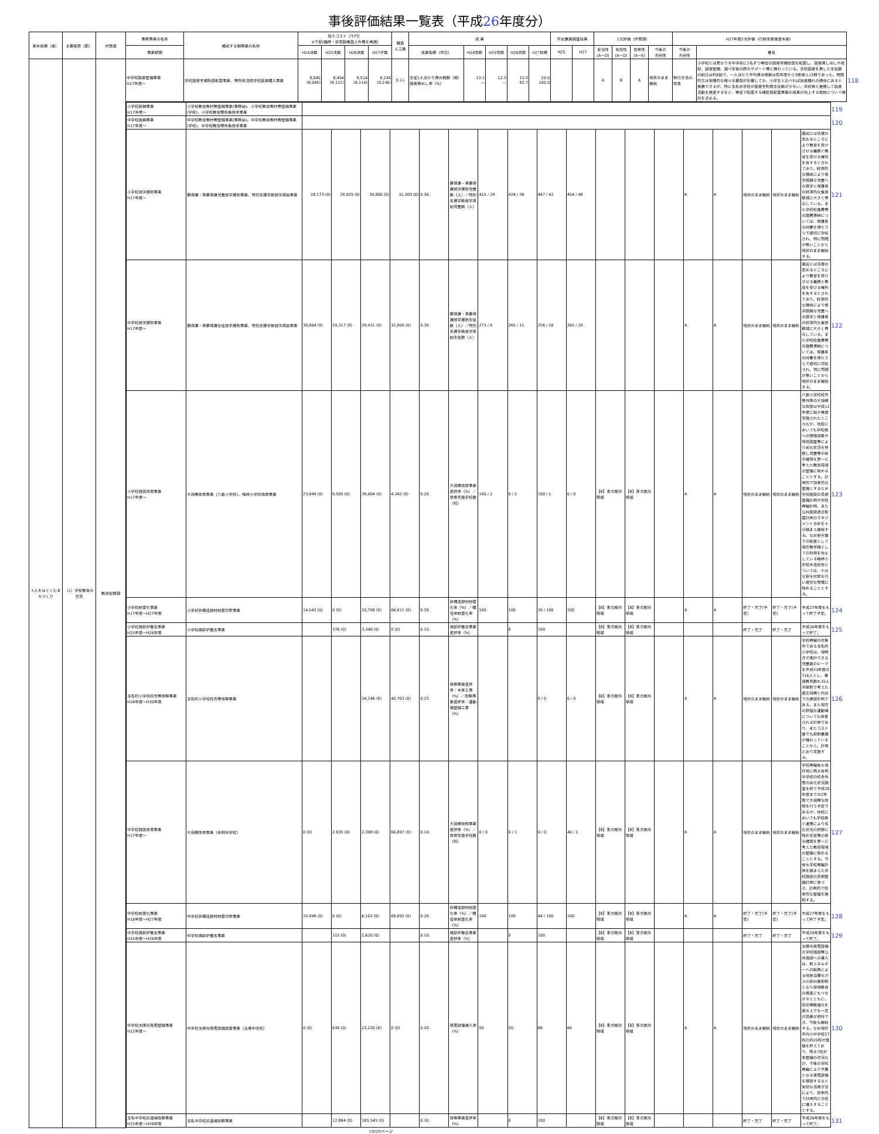事後評価結果一覧表（平成26年度分）
| 基本目標（章） | 主要施策（節） | 所管課 | 事務事業の名称 | 構成する細事業の名称 | 投入コスト（千円） ※下段(臨時・非常勤職員人件費を再掲) | | | | 職員 人工数 | 成 果 | | | | | 市民意識調査結果 | | 1次評価（所管課） | | | | H27年度2次評価（行政改革推進本部） | | |
| | | | 事業期間 | | H24決算 | H25決算 | H26決算 | H27予算 | | 成果指標（単位） | H24実績 | H25実績 | H26実績 | H27目標 | H25 | H27 | 妥当性 (A～D) | 有効性 (A～D) | 効率性 (A～E) | 今後の 方向性 | 今後の 方向性 | 意見 | |
| ③人をはぐくむまちづくり | （1）学校教育の充実 | 教育総務課 | 中学校図書整備事業 H17年度～ | 学校図書室補助員配置事業、寄附金活用学校図書購入事業 | 8,045 (8,045) | 8,454 (8,122) | 8,514 (8,114) | 8,236 (8,236) | 0.11 | 生徒1人当たり貸出冊数（冊） 図書貸出し率（%） | 12.1 — | 12.5 — | 15.0 82.7 | 20.0 100.0 | | | A | B | A | 現状のまま継続 | 執行方法の改善 | 小学校とは異なり全中学校に1名ずつ専従の図書室補助員を配置し、図書貸し出しや返却、図書整理、調べ学習の際のサポート等に携わっている。学校図書を貸した生徒数の割合は約8割で、一人当たり平均貸出冊数は前年度から3冊増え15冊であった。時間的又は物理的な様々な要因が影響してか、小学生と比べれば読書離れの傾向にあると推察できるが、特に玉名中学校が図書室利用生徒数が少ない。学校側と連携して読書活動を推進するなど、専従で配置する補助員配置事業の成果が向上する取組について検討を求める。 | 118 |
| | | | / 小学校振興事業 H17年度～ / 小学校教育教材等整備事業(事務局)、小学校教育教材等整備事業(学校)、小学校教育関係負担金事業 / / / / / / / / / / / / / / / / / / / 119 / / 中学校振興事業 H17年度～ / 中学校教育教材等整備事業(事務局)、中学校教育教材等整備事業(学校)、中学校教育関係負担金事業 / / / / / / / / / / / / / / / / / / / 120 / / 小学校就学援助事業 H17年度～ / 要保護・準要保護児童就学援助事業、特別支援学級就学奨励事業 / 28,173 (0) / 28,929 (0) / 30,800 (0) / 31,300 (0) / 0.30 / 要保護・準要保護就学援助児童数（人）／特別支援学級就学奨励児童数（人） / 415 / 29 / 424 / 36 / 447 / 42 / 454 / 48 / / / / A / A / 現状のまま継続 / 現状のまま継続 / 国民には法律の定めるところにより教育を受けさせる義務と教育を受ける権利を有するとされており、経済的な理由により修学困難な児童への奨学と保護者の経済的な負担軽減に大きく寄与している。また学校給食費等の諸費滞納については、保護者の同意を得たうえで適切に対処され、特に問題が無いことから現状のまま継続する。 / 121 / / 中学校就学援助事業 H17年度～ / 要保護・準要保護生徒就学援助事業、特別支援学級就学奨励事業 / 30,804 (0) / 29,217 (0) / 29,431 (0) / 32,800 (0) / 0.30 / 要保護・準要保護就学援助生徒数（人）／特別支援学級就学奨励生徒数（人） / 273 / 6 / 265 / 11 / 256 / 18 / 265 / 20 / / / / A / A / 現状のまま継続 / 現状のまま継続 / 国民には法律の定めるところにより教育を受けさせる義務と教育を受ける権利を有するとされており、経済的な理由により修学困難な児童への奨学と保護者の経済的な負担軽減に大きく寄与している。また学校給食費等の諸費滞納については、保護者の同意を得たうえで適切に対処され、特に問題が無いことから現状のまま継続する。 / 122 / / 小学校施設改修事業 H17年度～ / 大規模改修事業（八嘉小学校）、梅林小学校改修事業 / 23,049 (0) / 6,585 (0) / 39,004 (0) / 4,342 (0) / 0.20 / 大規模改修事業進捗率（%）／改修実施学校数（校） / 100 / 2 / 0 / 2 / 100 / 1 / 0 / 0 / 【B】重点維持領域 / 【B】重点維持領域 / / A / A / 現状のまま継続 / 現状のまま継続 / 八嘉小学校校舎等外壁の大規模な改修は平成12年度に続き再度実施されたところだが、他校においても学校側への情報収集や現地調査等により劣化状況を把握し児童等の安全確保を第一に考えた教育環境の整備に努めることとする。計画的で効率的な整備とするため学校施設の長期整備計画や学校再編計画、また公共施設適正配置計画のマネジメント方針を十分踏まえ継続する。なお安全面での配慮として現在教室棟としての利用を停止している梅林小学校木造校舎については、十分な安全対策を行い適切な管理に努めることとする。 / 123 / / 小学校耐震化事業 H17年度～H27年度 / 小学校非構造部材耐震対策事業 / 14,543 (0) / 0 (0) / 10,708 (0) / 66,611 (0) / 0.20 / 非構造部材耐震化率（%）／構造体耐震化率（%） / 100 / 100 / 29 / 100 / 100 / 【B】重点維持領域 / 【B】重点維持領域 / / A / A / 終了・完了(予定) / 終了・完了(予定) / 平成27年度をもって終了予定。 / 124 / / 小学校焼却炉撤去事業 H25年度～H26年度 / 小学校焼却炉撤去事業 / / 378 (0) / 3,348 (0) / 0 (0) / 0.10 / 焼却炉撤去事業進捗率（%） / / 0 / 100 / / 【B】重点維持領域 / 【B】重点維持領域 / / / / 終了・完了 / 終了・完了 / 平成26年度をもって終了。 / 125 / / 玉名町小学校校舎等改築事業 H26年度～H30年度 / 玉名町小学校校舎等改築事業 / / / 24,246 (0) / 40,703 (0) / 0.25 / 改築事業進捗率：本体工事（%）／改築事業進捗率：運動場整備工事（%） / / / 0 / 0 / 0 / 0 / 【B】重点維持領域 / 【B】重点維持領域 / / A / A / 現状のまま継続 / 現状のまま継続 / 学校再編の対象外である玉名町小学校は、現時点で推計できる児童数のピークを平成33年度の716人とし、普通教室数も35人学級制で考えた適正規模と内容での建設計画である。また現在の狭隘な運動場についても改善される計画であり、またコスト面でも抑制意識が備わっていることから、計画どおり実施する。 / 126 / / 中学校施設改修事業 H17年度～ / 大規模改修事業（有明中学校） / 0 (0) / 2,835 (0) / 2,398 (0) / 66,897 (0) / 0.10 / 大規模改修事業進捗率（%）／改修実施学校数（校） / 0 / 0 / 0 / 1 / 0 / 0 / 40 / 1 / 【B】重点維持領域 / 【B】重点維持領域 / / A / A / 現状のまま継続 / 現状のまま継続 / 学校再編後も現在地に残る有明中学校の校舎外壁の劣化状況調査を経て平成28年度までの2年間で大規模な改修を行う予定であるが、他校においても学校側と連携により劣化状況の把握に努め生徒等の安全確保を第一に考えた教育環境の整備に努めることとする。今後も学校再編計画を踏まえた学校施設の長期整備計画に基づき、計画的で効率的な整備を継続する。 / 127 / / 中学校耐震化事業 H18年度～H27年度 / 中学校非構造部材耐震対策事業 / 32,046 (0) / 0 (0) / 6,102 (0) / 68,092 (0) / 0.20 / 非構造部材耐震化率（%）／構造体耐震化率（%） / 100 / 100 / 44 / 100 / 100 / 【B】重点維持領域 / 【B】重点維持領域 / / A / A / 終了・完了(予定) / 終了・完了(予定) / 平成27年度をもって終了予定。 / 128 / / 中学校焼却炉撤去事業 H25年度～H26年度 / 中学校焼却炉撤去事業 / / 315 (0) / 1,620 (0) / / 0.10 / 焼却炉撤去事業進捗率（%） / / 0 / 100 / / 【B】重点維持領域 / 【B】重点維持領域 / / / / 終了・完了 / 終了・完了 / 平成26年度をもって終了。 / 129 / / 中学校太陽光発電整備事業 H21年度～ / 中学校太陽光発電設備設置事業（玉南中学校） / 0 (0) / 630 (0) / 23,220 (0) / 0 (0) / 0.20 / 発電設備導入率（%） / 50 / 50 / 66 / 66 / 【B】重点維持領域 / 【B】重点維持領域 / / A / A / 現状のまま継続 / 現状のまま継続 / 太陽光発電設備の学校施設等公共施設への導入は、新エネルギーへの転換による地球温暖化ガスの排出量抑制となり環境教育の推進にもつながるとともに、防災機能強化を図る上でも一定の効果が期待でき、今後も継続する。なお現在市内小中学校27校の内20校が整備を終えており、残る7校が未整備の状況だが、今後の学校再編により不要となる発電設備を移設するなど有効な活用方法により、効率的で計画的に全校に導入することとする。 / 130 / / 玉名中学校武道場改築事業 H25年度～H26年度 / 玉名中学校武道場改築事業 / / 12,864 (0) / 185,545 (0) / / 0.30 / 改築事業進捗率（%） / / 0 / 100 / / 【B】重点維持領域 / 【B】重点維持領域 / / / / 終了・完了 / 終了・完了 / 平成26年度をもって終了。 / 131 / | | | | | | | | | | | | | | | | | | | | |
10/35ページ